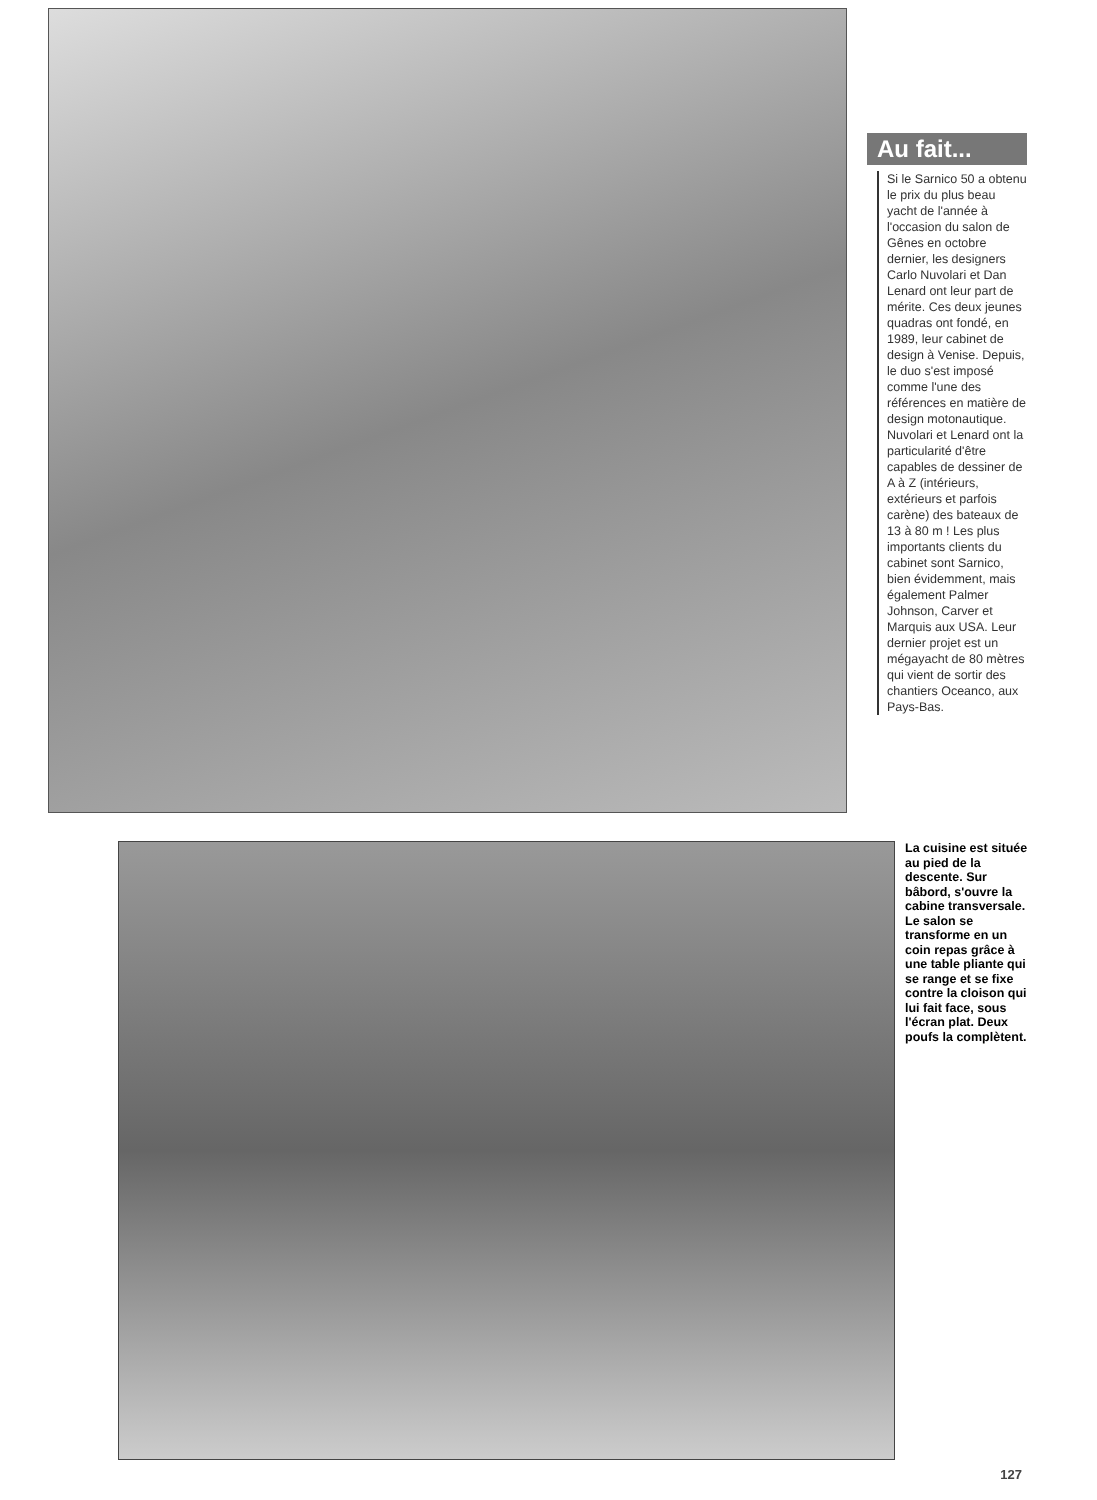Au fait...
Si le Sarnico 50 a obtenu le prix du plus beau yacht de l'année à l'occasion du salon de Gênes en octobre dernier, les designers Carlo Nuvolari et Dan Lenard ont leur part de mérite. Ces deux jeunes quadras ont fondé, en 1989, leur cabinet de design à Venise. Depuis, le duo s'est imposé comme l'une des références en matière de design motonautique. Nuvolari et Lenard ont la particularité d'être capables de dessiner de A à Z (intérieurs, extérieurs et parfois carène) des bateaux de 13 à 80 m ! Les plus importants clients du cabinet sont Sarnico, bien évidemment, mais également Palmer Johnson, Carver et Marquis aux USA. Leur dernier projet est un mégayacht de 80 mètres qui vient de sortir des chantiers Oceanco, aux Pays-Bas.
La cuisine est située au pied de la descente. Sur bâbord, s'ouvre la cabine transversale. Le salon se transforme en un coin repas grâce à une table pliante qui se range et se fixe contre la cloison qui lui fait face, sous l'écran plat. Deux poufs la complètent.
127